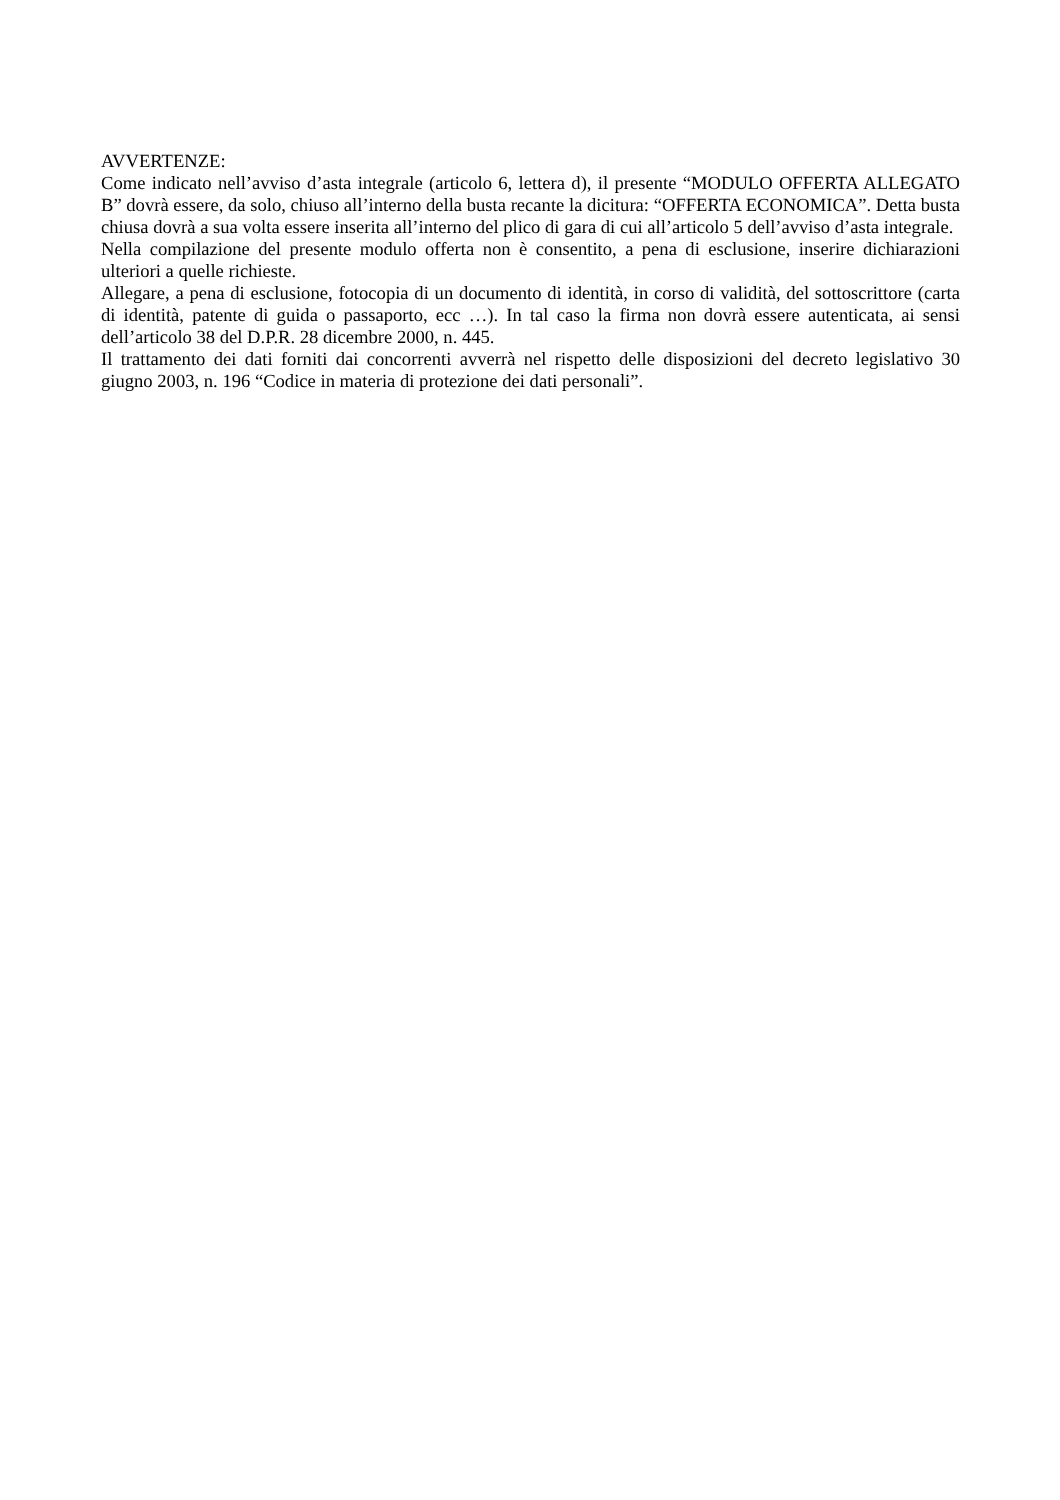AVVERTENZE:
Come indicato nell’avviso d’asta integrale (articolo 6, lettera d), il presente “MODULO OFFERTA ALLEGATO B” dovrà essere, da solo, chiuso all’interno della busta recante la dicitura: “OFFERTA ECONOMICA”. Detta busta chiusa dovrà a sua volta essere inserita all’interno del plico di gara di cui all’articolo 5 dell’avviso d’asta integrale.
Nella compilazione del presente modulo offerta non è consentito, a pena di esclusione, inserire dichiarazioni ulteriori a quelle richieste.
Allegare, a pena di esclusione, fotocopia di un documento di identità, in corso di validità, del sottoscrittore (carta di identità, patente di guida o passaporto, ecc …). In tal caso la firma non dovrà essere autenticata, ai sensi dell’articolo 38 del D.P.R. 28 dicembre 2000, n. 445.
Il trattamento dei dati forniti dai concorrenti avverrà nel rispetto delle disposizioni del decreto legislativo 30 giugno 2003, n. 196 “Codice in materia di protezione dei dati personali”.